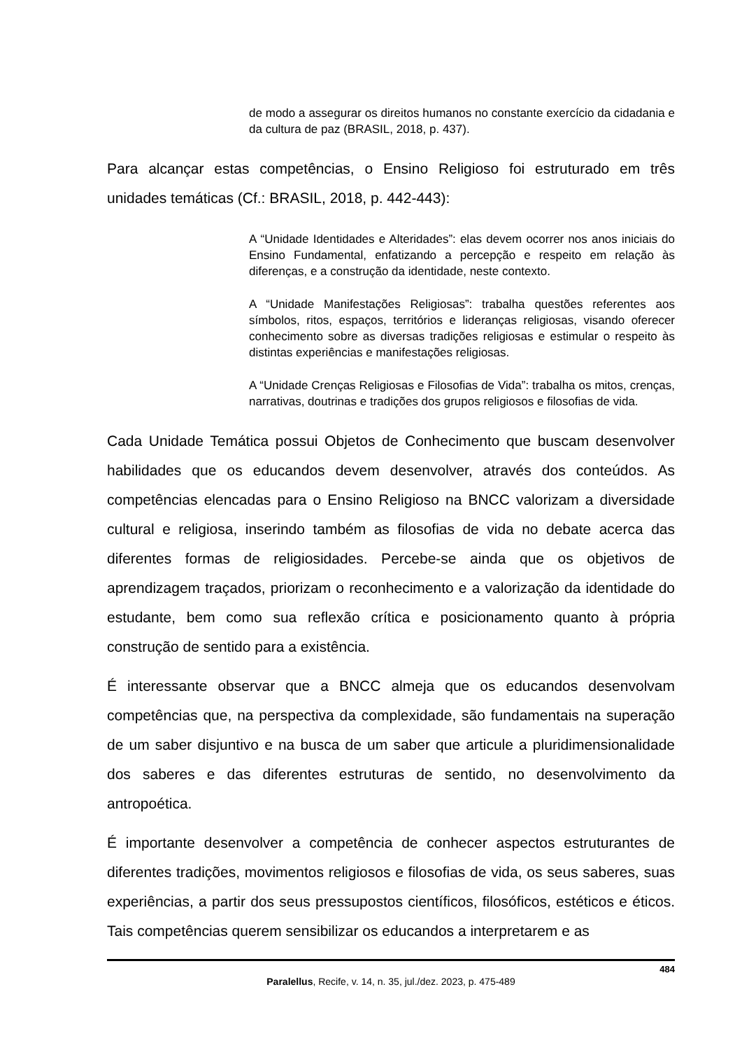de modo a assegurar os direitos humanos no constante exercício da cidadania e da cultura de paz (BRASIL, 2018, p. 437).
Para alcançar estas competências, o Ensino Religioso foi estruturado em três unidades temáticas (Cf.: BRASIL, 2018, p. 442-443):
A “Unidade Identidades e Alteridades”: elas devem ocorrer nos anos iniciais do Ensino Fundamental, enfatizando a percepção e respeito em relação às diferenças, e a construção da identidade, neste contexto.
A “Unidade Manifestações Religiosas”: trabalha questões referentes aos símbolos, ritos, espaços, territórios e lideranças religiosas, visando oferecer conhecimento sobre as diversas tradições religiosas e estimular o respeito às distintas experiências e manifestações religiosas.
A “Unidade Crenças Religiosas e Filosofias de Vida”: trabalha os mitos, crenças, narrativas, doutrinas e tradições dos grupos religiosos e filosofias de vida.
Cada Unidade Temática possui Objetos de Conhecimento que buscam desenvolver habilidades que os educandos devem desenvolver, através dos conteúdos. As competências elencadas para o Ensino Religioso na BNCC valorizam a diversidade cultural e religiosa, inserindo também as filosofias de vida no debate acerca das diferentes formas de religiosidades. Percebe-se ainda que os objetivos de aprendizagem traçados, priorizam o reconhecimento e a valorização da identidade do estudante, bem como sua reflexão crítica e posicionamento quanto à própria construção de sentido para a existência.
É interessante observar que a BNCC almeja que os educandos desenvolvam competências que, na perspectiva da complexidade, são fundamentais na superação de um saber disjuntivo e na busca de um saber que articule a pluridimensionalidade dos saberes e das diferentes estruturas de sentido, no desenvolvimento da antropoética.
É importante desenvolver a competência de conhecer aspectos estruturantes de diferentes tradições, movimentos religiosos e filosofias de vida, os seus saberes, suas experiências, a partir dos seus pressupostos científicos, filosóficos, estéticos e éticos. Tais competências querem sensibilizar os educandos a interpretarem e as
484
Paralellus, Recife, v. 14, n. 35, jul./dez. 2023, p. 475-489